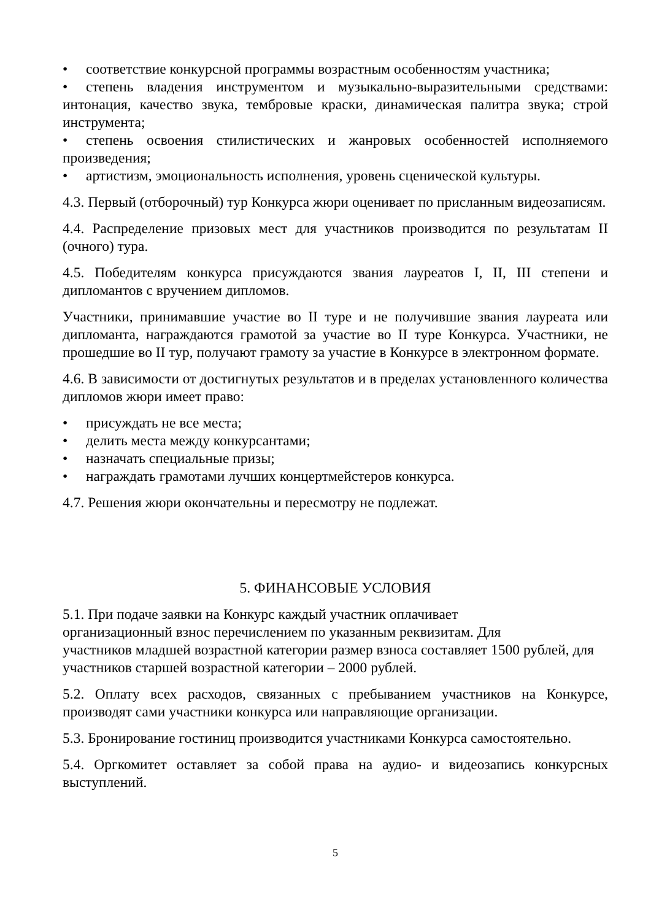• соответствие конкурсной программы возрастным особенностям участника;
• степень владения инструментом и музыкально-выразительными средствами: интонация, качество звука, тембровые краски, динамическая палитра звука; строй инструмента;
• степень освоения стилистических и жанровых особенностей исполняемого произведения;
• артистизм, эмоциональность исполнения, уровень сценической культуры.
4.3. Первый (отборочный) тур Конкурса жюри оценивает по присланным видеозаписям.
4.4. Распределение призовых мест для участников производится по результатам II (очного) тура.
4.5. Победителям конкурса присуждаются звания лауреатов I, II, III степени и дипломантов с вручением дипломов.
Участники, принимавшие участие во II туре и не получившие звания лауреата или дипломанта, награждаются грамотой за участие во II туре Конкурса. Участники, не прошедшие во II тур, получают грамоту за участие в Конкурсе в электронном формате.
4.6. В зависимости от достигнутых результатов и в пределах установленного количества дипломов жюри имеет право:
• присуждать не все места;
• делить места между конкурсантами;
• назначать специальные призы;
• награждать грамотами лучших концертмейстеров конкурса.
4.7. Решения жюри окончательны и пересмотру не подлежат.
5. ФИНАНСОВЫЕ УСЛОВИЯ
5.1. При подаче заявки на Конкурс каждый участник оплачивает
организационный взнос перечислением по указанным реквизитам. Для
участников младшей возрастной категории размер взноса составляет 1500 рублей, для участников старшей возрастной категории – 2000 рублей.
5.2. Оплату всех расходов, связанных с пребыванием участников на Конкурсе, производят сами участники конкурса или направляющие организации.
5.3. Бронирование гостиниц производится участниками Конкурса самостоятельно.
5.4. Оргкомитет оставляет за собой права на аудио- и видеозапись конкурсных выступлений.
5